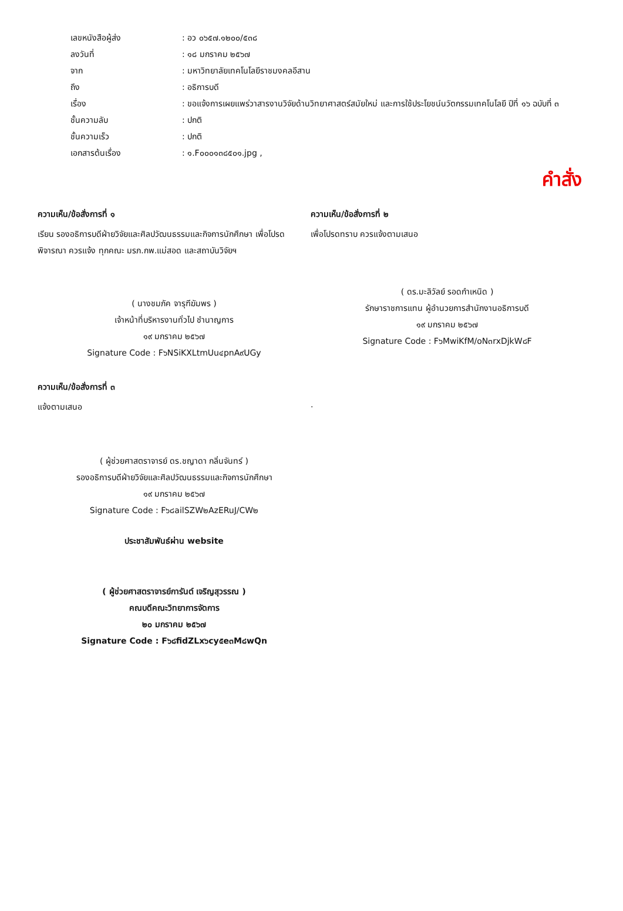| เลขหนังสือผู้ส่ง | : อว ๐๖๕๗.๑๒๐๐/๕๓๘ |
| ลงวันที่ | : ๑๘ มกราคม ๒๕๖๗ |
| จาก | : มหาวิทยาลัยเทคโนโลยีราชมงคลอีสาน |
| ถึง | : อธิการบดี |
| เรื่อง | : ขอแจ้งการเผยแพร่วาสารงานวิจัยด้านวิทยาศาสตร์สมัยใหม่ และการใช้ประโยชน์นวัตกรรมเทคโนโลยี ปีที่ ๑๖ ฉบับที่ ๓ |
| ชั้นความลับ | : ปกติ |
| ชั้นความเร็ว | : ปกติ |
| เอกสารต้นเรื่อง | : ๑.F๐๐๐๑๓๘๕๐๑.jpg , |
คำสั่ง
ความเห็น/ข้อสั่งการที่ ๑
เรียน รองอธิการบดีฝ่ายวิจัยและศิลปวัฒนธรรมและกิจการนักศึกษา เพื่อโปรดพิจารณา ควรแจ้ง ทุกคณะ มรภ.กพ.แม่สอด และสถาบันวิจัยฯ
( นางชมภัค จารุฑีฆัมพร )
เจ้าหน้าที่บริหารงานทั่วไป ชำนาญการ
๑๙ มกราคม ๒๕๖๗
Signature Code : F๖NSiKXLtmUu๔pnA๙UGy
ความเห็น/ข้อสั่งการที่ ๒
เพื่อโปรดทราบ ควรแจ้งตามเสนอ
( ดร.มะลิวัลย์ รอดกำเหนิด )
รักษาราชการแทน ผู้อำนวยการสำนักงานอธิการบดี
๑๙ มกราคม ๒๕๖๗
Signature Code : F๖MwiKfM/oN๓rxDjkW๘F
ความเห็น/ข้อสั่งการที่ ๓
แจ้งตามเสนอ
( ผู้ช่วยศาสตราจารย์ ดร.ชญาดา กลิ่นจันทร์ )
รองอธิการบดีฝ่ายวิจัยและศิลปวัฒนธรรมและกิจการนักศึกษา
๑๙ มกราคม ๒๕๖๗
Signature Code : F๖๘ailSZW๒AzERuJ/CW๒
ประชาสัมพันธ์ผ่าน website
( ผู้ช่วยศาสตราจารย์การันต์ เจริญสุวรรณ )
คณบดีคณะวิทยาการจัดการ
๒๐ มกราคม ๒๕๖๗
Signature Code : F๖๘fidZLx๖cy๕e๓M๘wQn
.